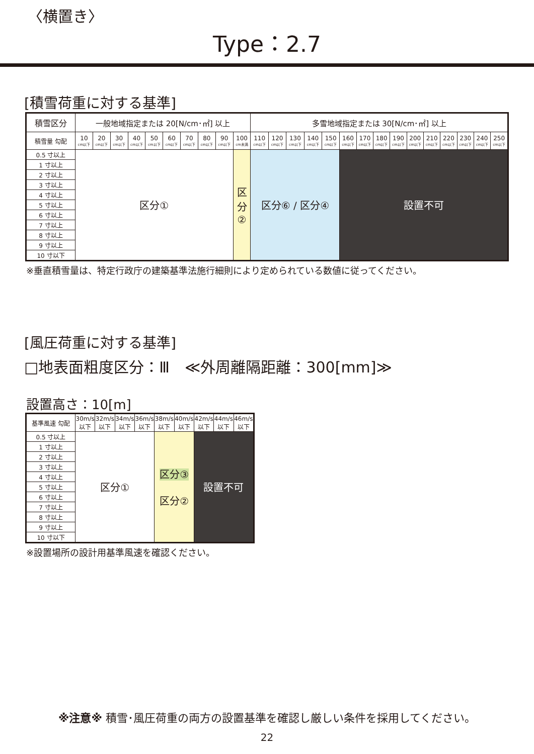〈横置き〉
Type：2.7
[積雪荷重に対する基準]
| 積雪区分 | 一般地域指定または 20[N/cm･㎡] 以上 | | | | | | | | | | 多雪地域指定または 30[N/cm･㎡] 以上 | | | | | | | | | | | | | | |
| --- | --- | --- | --- | --- | --- | --- | --- | --- | --- | --- | --- | --- | --- | --- | --- | --- | --- | --- | --- | --- | --- | --- | --- | --- | --- |
| 積雪量 勾配 | 10 cm以下 | 20 cm以下 | 30 cm以下 | 40 cm以下 | 50 cm以下 | 60 cm以下 | 70 cm以下 | 80 cm以下 | 90 cm以下 | 100 cm未満 | 110 cm以下 | 120 cm以下 | 130 cm以下 | 140 cm以下 | 150 cm以下 | 160 cm以下 | 170 cm以下 | 180 cm以下 | 190 cm以下 | 200 cm以下 | 210 cm以下 | 220 cm以下 | 230 cm以下 | 240 cm以下 | 250 cm以下 |
| 0.5 寸以上 | 区分① | | | | | | | | | 区 分 ② | 区分⑥ / 区分④ | | | | | 設置不可 | | | | | | | | | |
| 1 寸以上 | | | | | | | | | | | | | | | | | | | | | | | | | |
| 2 寸以上 | | | | | | | | | | | | | | | | | | | | | | | | | |
| 3 寸以上 | | | | | | | | | | | | | | | | | | | | | | | | | |
| 4 寸以上 | | | | | | | | | | | | | | | | | | | | | | | | | |
| 5 寸以上 | | | | | | | | | | | | | | | | | | | | | | | | | |
| 6 寸以上 | | | | | | | | | | | | | | | | | | | | | | | | | |
| 7 寸以上 | | | | | | | | | | | | | | | | | | | | | | | | | |
| 8 寸以上 | | | | | | | | | | | | | | | | | | | | | | | | | |
| 9 寸以上 | | | | | | | | | | | | | | | | | | | | | | | | | |
| 10 寸以下 | | | | | | | | | | | | | | | | | | | | | | | | | |
※垂直積雪量は、特定行政庁の建築基準法施行細則により定められている数値に従ってください。
[風圧荷重に対する基準]
□地表面粗度区分：Ⅲ　≪外周離隔距離：300[mm]≫
設置高さ：10[m]
| 基準風速 勾配 | 30m/s 以下 | 32m/s 以下 | 34m/s 以下 | 36m/s 以下 | 38m/s 以下 | 40m/s 以下 | 42m/s 以下 | 44m/s 以下 | 46m/s 以下 |
| --- | --- | --- | --- | --- | --- | --- | --- | --- | --- |
| 0.5 寸以上 | 区分① | | | | 区分③ 区分② | | 設置不可 | | |
| 1 寸以上 | | | | | | | | | |
| 2 寸以上 | | | | | | | | | |
| 3 寸以上 | | | | | | | | | |
| 4 寸以上 | | | | | | | | | |
| 5 寸以上 | | | | | | | | | |
| 6 寸以上 | | | | | | | | | |
| 7 寸以上 | | | | | | | | | |
| 8 寸以上 | | | | | | | | | |
| 9 寸以上 | | | | | | | | | |
| 10 寸以下 | | | | | | | | | |
※設置場所の設計用基準風速を確認ください。
※注意※ 積雪･風圧荷重の両方の設置基準を確認し厳しい条件を採用してください。
22